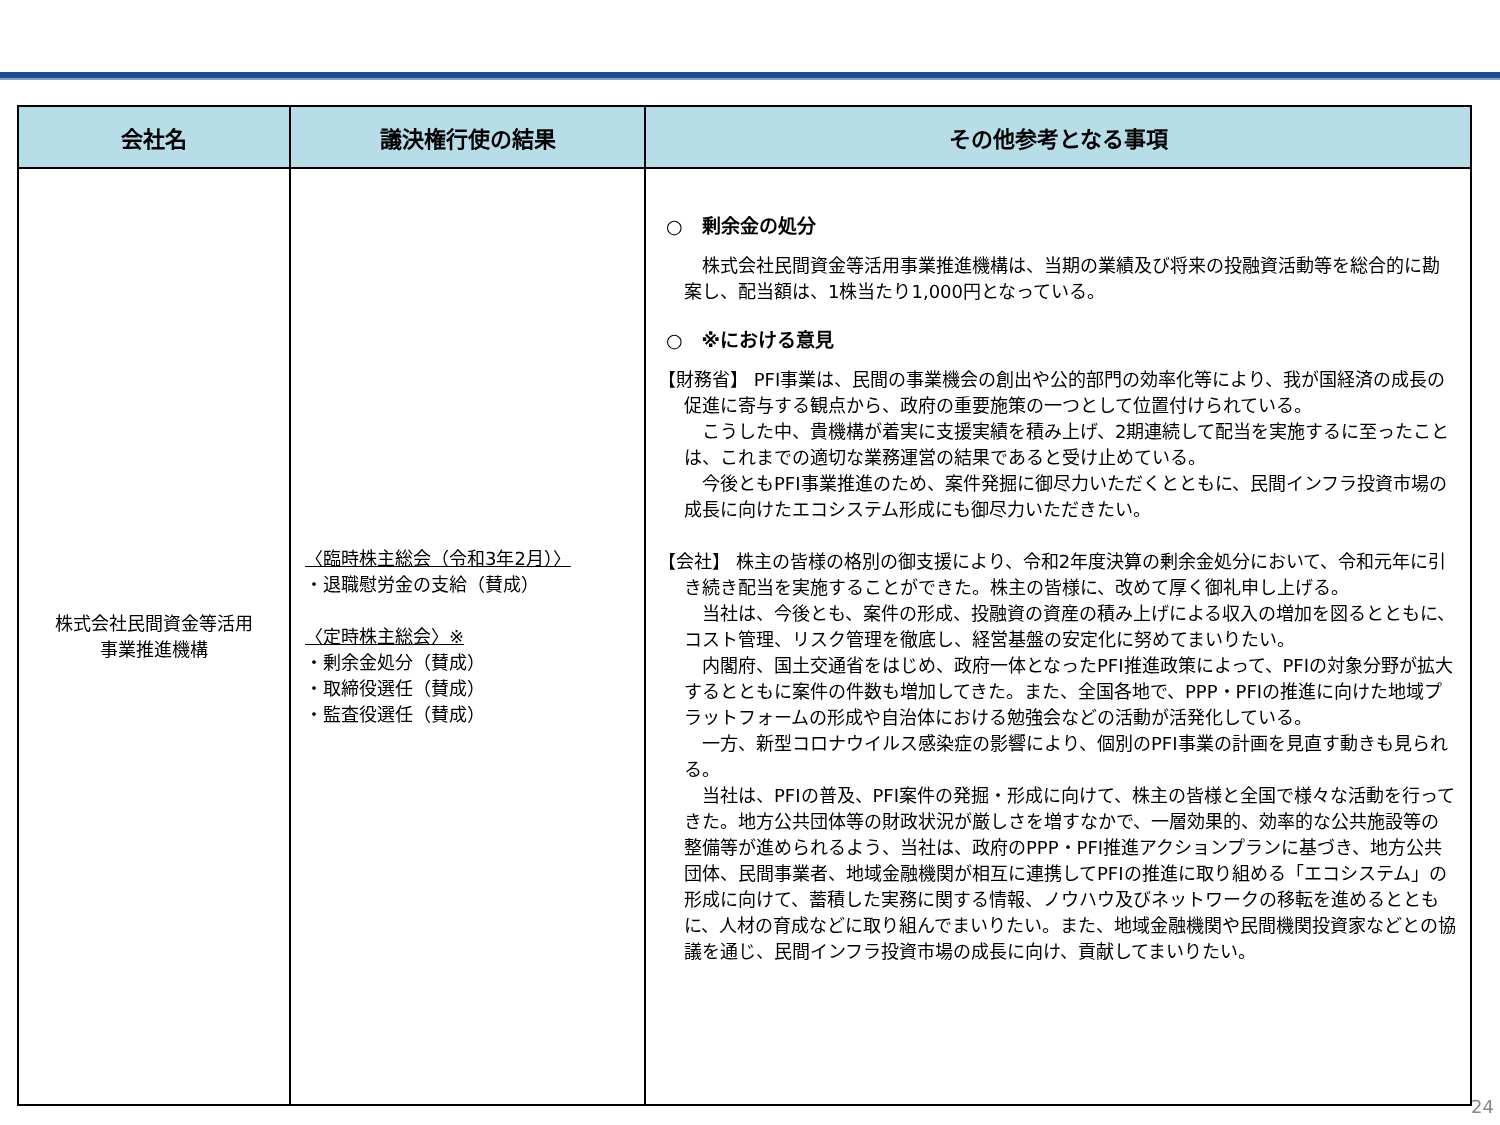| 会社名 | 議決権行使の結果 | その他参考となる事項 |
| --- | --- | --- |
| 株式会社民間資金等活用 事業推進機構 | 〈臨時株主総会（令和3年2月）〉 ・退職慰労金の支給（賛成） 〈定時株主総会〉※ ・剰余金処分（賛成） ・取締役選任（賛成） ・監査役選任（賛成） | ○ 剰余金の処分 株式会社民間資金等活用事業推進機構は、当期の業績及び将来の投融資活動等を総合的に勘案し、配当額は、1株当たり1,000円となっている。 ○ ※における意見 【財務省】 PFI事業は、民間の事業機会の創出や公的部門の効率化等により、我が国経済の成長の促進に寄与する観点から、政府の重要施策の一つとして位置付けられている。 こうした中、貴機構が着実に支援実績を積み上げ、2期連続して配当を実施するに至ったことは、これまでの適切な業務運営の結果であると受け止めている。 今後ともPFI事業推進のため、案件発掘に御尽力いただくとともに、民間インフラ投資市場の成長に向けたエコシステム形成にも御尽力いただきたい。 【会社】 株主の皆様の格別の御支援により、令和2年度決算の剰余金処分において、令和元年に引き続き配当を実施することができた。株主の皆様に、改めて厚く御礼申し上げる。 当社は、今後とも、案件の形成、投融資の資産の積み上げによる収入の増加を図るとともに、コスト管理、リスク管理を徹底し、経営基盤の安定化に努めてまいりたい。 内閣府、国土交通省をはじめ、政府一体となったPFI推進政策によって、PFIの対象分野が拡大するとともに案件の件数も増加してきた。また、全国各地で、PPP・PFIの推進に向けた地域プラットフォームの形成や自治体における勉強会などの活動が活発化している。 一方、新型コロナウイルス感染症の影響により、個別のPFI事業の計画を見直す動きも見られる。 当社は、PFIの普及、PFI案件の発掘・形成に向けて、株主の皆様と全国で様々な活動を行ってきた。地方公共団体等の財政状況が厳しさを増すなかで、一層効果的、効率的な公共施設等の整備等が進められるよう、当社は、政府のPPP・PFI推進アクションプランに基づき、地方公共団体、民間事業者、地域金融機関が相互に連携してPFIの推進に取り組める「エコシステム」の形成に向けて、蓄積した実務に関する情報、ノウハウ及びネットワークの移転を進めるとともに、人材の育成などに取り組んでまいりたい。また、地域金融機関や民間機関投資家などとの協議を通じ、民間インフラ投資市場の成長に向け、貢献してまいりたい。 |
24